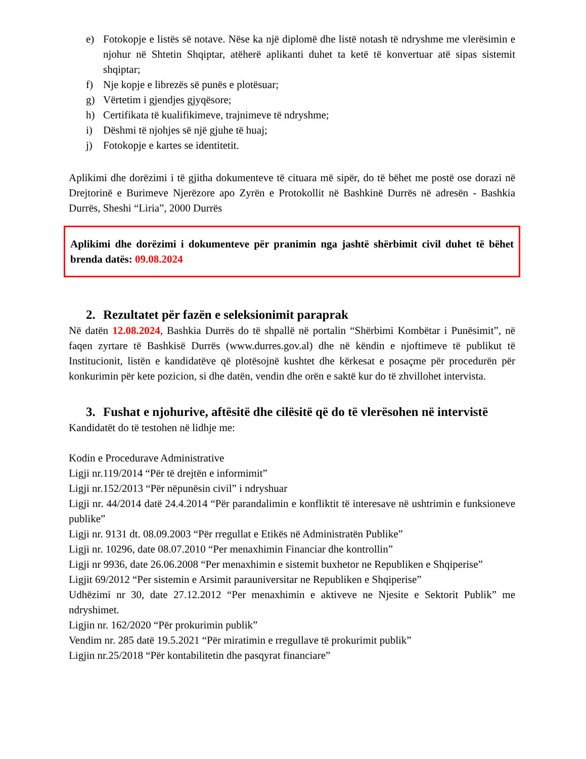e) Fotokopje e listës së notave. Nëse ka një diplomë dhe listë notash të ndryshme me vlerësimin e njohur në Shtetin Shqiptar, atëherë aplikanti duhet ta ketë të konvertuar atë sipas sistemit shqiptar;
f) Nje kopje e librezës së punës e plotësuar;
g) Vërtetim i gjendjes gjyqësore;
h) Certifikata të kualifikimeve, trajnimeve të ndryshme;
i) Dëshmi të njohjes së një gjuhe të huaj;
j) Fotokopje e kartes se identitetit.
Aplikimi dhe dorëzimi i të gjitha dokumenteve të cituara më sipër, do të bëhet me postë ose dorazi në Drejtorinë e Burimeve Njerëzore apo Zyrën e Protokollit në Bashkinë Durrës në adresën - Bashkia Durrës, Sheshi “Liria”, 2000 Durrës
Aplikimi dhe dorëzimi i dokumenteve për pranimin nga jashtë shërbimit civil duhet të bëhet brenda datës: 09.08.2024
2. Rezultatet për fazën e seleksionimit paraprak
Në datën 12.08.2024, Bashkia Durrës do të shpallë në portalin “Shërbimi Kombëtar i Punësimit”, në faqen zyrtare të Bashkisë Durrës (www.durres.gov.al) dhe në këndin e njoftimeve të publikut të Institucionit, listën e kandidatëve që plotësojnë kushtet dhe kërkesat e posaçme për procedurën për konkurimin për kete pozicion, si dhe datën, vendin dhe orën e saktë kur do të zhvillohet intervista.
3. Fushat e njohurive, aftësitë dhe cilësitë që do të vlerësohen në intervistë
Kandidatët do të testohen në lidhje me:
Kodin e Procedurave Administrative
Ligji nr.119/2014 “Për të drejtën e informimit”
Ligji nr.152/2013 “Për nëpunësin civil” i ndryshuar
Ligji nr. 44/2014 datë 24.4.2014 “Për parandalimin e konfliktit të interesave në ushtrimin e funksioneve publike”
Ligji nr. 9131 dt. 08.09.2003 “Për rregullat e Etikës në Administratën Publike”
Ligji nr. 10296, date 08.07.2010 “Per menaxhimin Financiar dhe kontrollin”
Ligji nr 9936, date 26.06.2008 “Per menaxhimin e sistemit buxhetor ne Republiken e Shqiperise”
Ligjit 69/2012 “Per sistemin e Arsimit parauniversitar ne Republiken e Shqiperise”
Udhëzimi nr 30, date 27.12.2012 “Per menaxhimin e aktiveve ne Njesite e Sektorit Publik” me ndryshimet.
Ligjin nr. 162/2020 “Për prokurimin publik”
Vendim nr. 285 datë 19.5.2021 “Për miratimin e rregullave të prokurimit publik”
Ligjin nr.25/2018 “Për kontabilitetin dhe pasqyrat financiare”